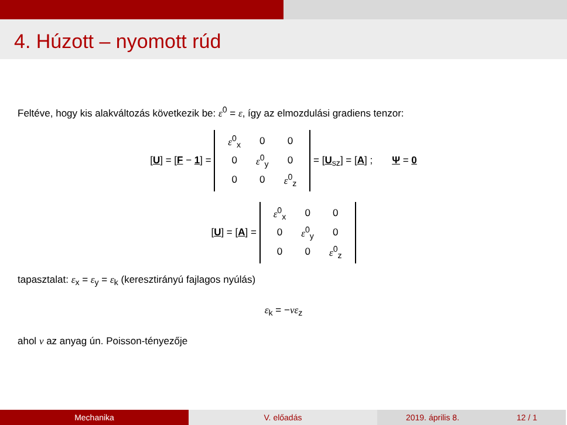4. Húzott – nyomott rúd
Feltéve, hogy kis alakváltozás következik be: ε<sup>0</sup> = ε, így az elmozdulási gradiens tenzor:
[U] = [F − 1] =
| ε<sup>0</sup><sub>x</sub> | 0 | 0 |
| 0 | ε<sup>0</sup><sub>y</sub> | 0 |
| 0 | 0 | ε<sup>0</sup><sub>z</sub> |
= [U<sub>sz</sub>] = [A] ; Ψ = 0
[U] = [A] =
| ε<sup>0</sup><sub>x</sub> | 0 | 0 |
| 0 | ε<sup>0</sup><sub>y</sub> | 0 |
| 0 | 0 | ε<sup>0</sup><sub>z</sub> |
tapasztalat: ε<sub>x</sub> = ε<sub>y</sub> = ε<sub>k</sub> (keresztirányú fajlagos nyúlás)
ε<sub>k</sub> = −νε<sub>z</sub>
ahol ν az anyag ún. Poisson-tényezője
Mechanika V. előadás 2019. április 8. 12 / 1